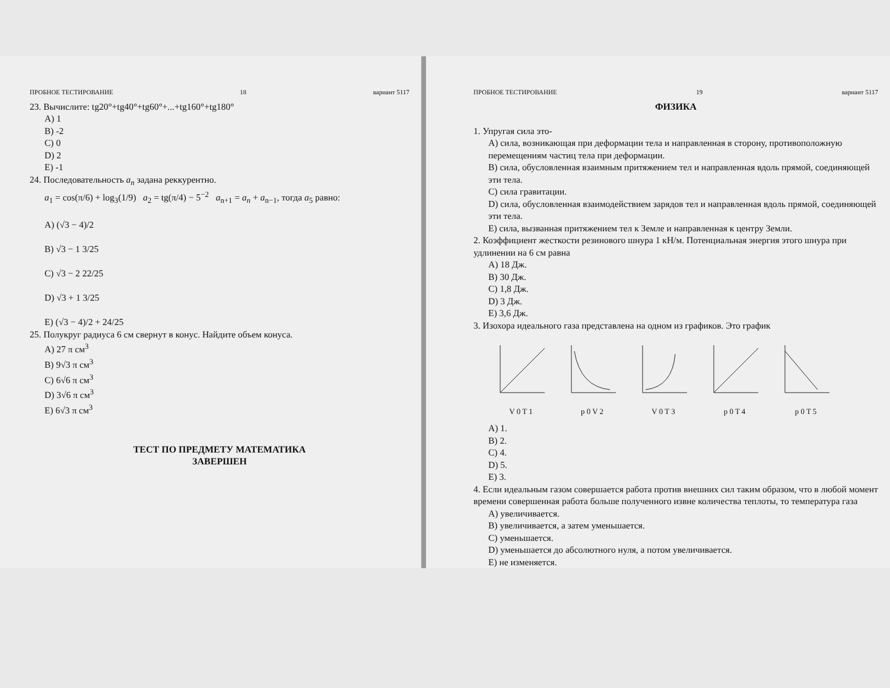ПРОБНОЕ ТЕСТИРОВАНИЕ 18 вариант 5117
23. Вычислите: tg20°+tg40°+tg60°+...+tg160°+tg180°
A) 1
B) -2
C) 0
D) 2
E) -1
24. Последовательность a<sub>n</sub> задана реккурентно.
a<sub>1</sub> = cos(π/6) + log<sub>3</sub>(1/9) a<sub>2</sub> = tg(π/4) − 5<sup>−2</sup> a<sub>n+1</sub> = a<sub>n</sub> + a<sub>n−1</sub>, тогда a<sub>5</sub> равно:
A) (√3 − 4)/2
B) √3 − 1 3/25
C) √3 − 2 22/25
D) √3 + 1 3/25
E) (√3 − 4)/2 + 24/25
25. Полукруг радиуса 6 см свернут в конус. Найдите объем конуса.
A) 27 π см<sup>3</sup>
B) 9√3 π см<sup>3</sup>
C) 6√6 π см<sup>3</sup>
D) 3√6 π см<sup>3</sup>
E) 6√3 π см<sup>3</sup>
ТЕСТ ПО ПРЕДМЕТУ МАТЕМАТИКА
ЗАВЕРШЕН
ПРОБНОЕ ТЕСТИРОВАНИЕ 19 вариант 5117
ФИЗИКА
1. Упругая сила это-
A) сила, возникающая при деформации тела и направленная в сторону, противоположную перемещениям частиц тела при деформации.
B) сила, обусловленная взаимным притяжением тел и направленная вдоль прямой, соединяющей эти тела.
C) сила гравитации.
D) сила, обусловленная взаимодействием зарядов тел и направленная вдоль прямой, соединяющей эти тела.
E) сила, вызванная притяжением тел к Земле и направленная к центру Земли.
2. Коэффициент жесткости резинового шнура 1 кН/м. Потенциальная энергия этого шнура при удлинении на 6 см равна
A) 18 Дж.
B) 30 Дж.
C) 1,8 Дж.
D) 3 Дж.
E) 3,6 Дж.
3. Изохора идеального газа представлена на одном из графиков. Это график
V 0 T 1
p 0 V 2
V 0 T 3
p 0 T 4
p 0 T 5
A) 1.
B) 2.
C) 4.
D) 5.
E) 3.
4. Если идеальным газом совершается работа против внешних сил таким образом, что в любой момент времени совершенная работа больше полученного извне количества теплоты, то температура газа
A) увеличивается.
B) увеличивается, а затем уменьшается.
C) уменьшается.
D) уменьшается до абсолютного нуля, а потом увеличивается.
E) не изменяется.